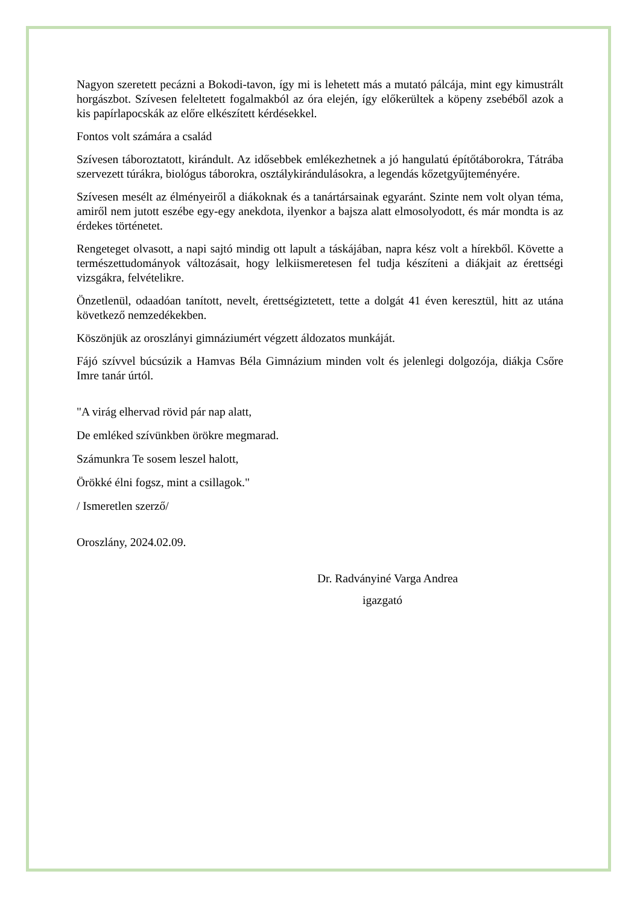Nagyon szeretett pecázni a Bokodi-tavon, így mi is lehetett más a mutató pálcája, mint egy kimustrált horgászbot. Szívesen feleltetett fogalmakból az óra elején, így előkerültek a köpeny zsebéből azok a kis papírlapocskák az előre elkészített kérdésekkel.
Fontos volt számára a család
Szívesen táboroztatott, kirándult. Az idősebbek emlékezhetnek a jó hangulatú építőtáborokra, Tátrába szervezett túrákra, biológus táborokra, osztálykirándulásokra, a legendás kőzetgyűjteményére.
Szívesen mesélt az élményeiről a diákoknak és a tanártársainak egyaránt. Szinte nem volt olyan téma, amiről nem jutott eszébe egy-egy anekdota, ilyenkor a bajsza alatt elmosolyodott, és már mondta is az érdekes történetet.
Rengeteget olvasott, a napi sajtó mindig ott lapult a táskájában, napra kész volt a hírekből. Követte a természettudományok változásait, hogy lelkiismeretesen fel tudja készíteni a diákjait az érettségi vizsgákra, felvételikre.
Önzetlenül, odaadóan tanított, nevelt, érettségiztetett, tette a dolgát 41 éven keresztül, hitt az utána következő nemzedékekben.
Köszönjük az oroszlányi gimnáziumért végzett áldozatos munkáját.
Fájó szívvel búcsúzik a Hamvas Béla Gimnázium minden volt és jelenlegi dolgozója, diákja Csőre Imre tanár úrtól.
"A virág elhervad rövid pár nap alatt,
De emléked szívünkben örökre megmarad.
Számunkra Te sosem leszel halott,
Örökké élni fogsz, mint a csillagok."
/ Ismeretlen szerző/
Oroszlány, 2024.02.09.
Dr. Radványiné Varga Andrea
igazgató